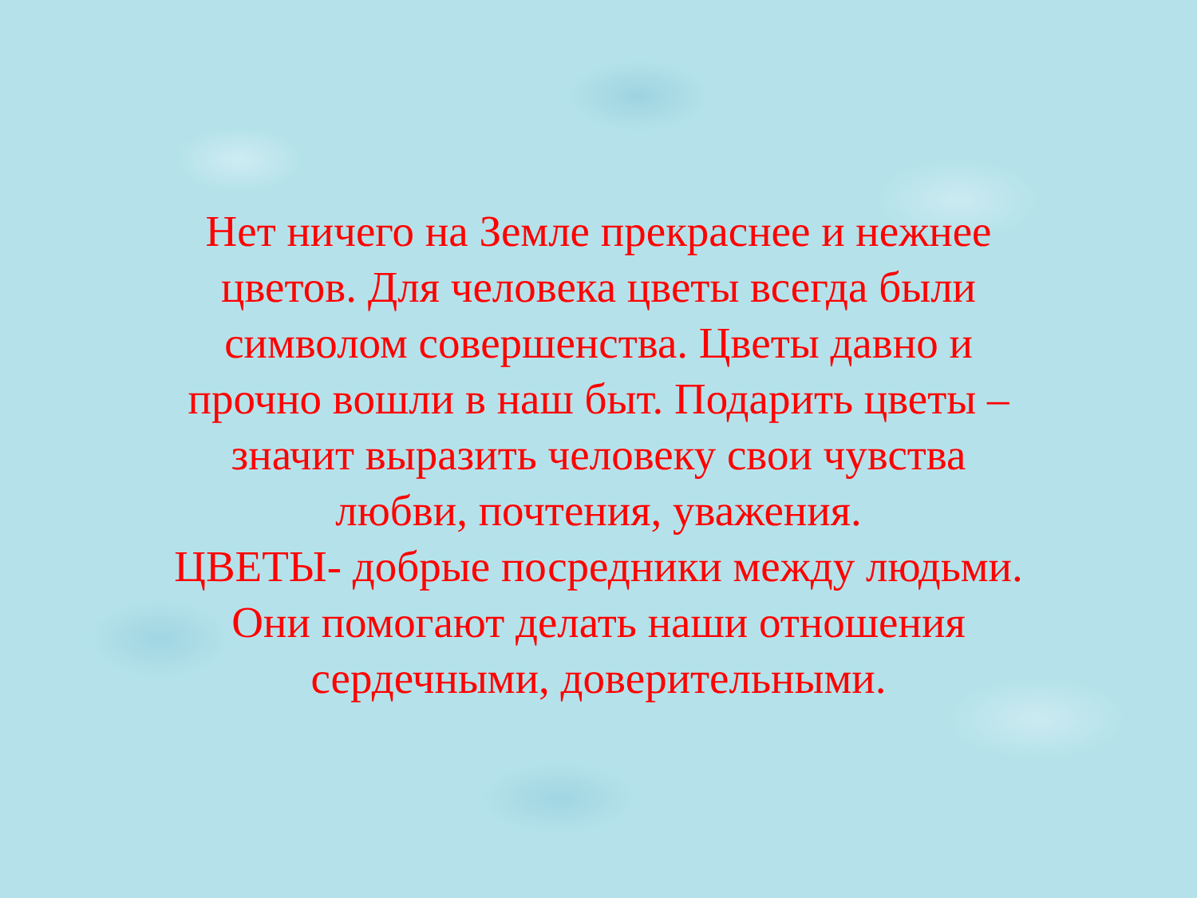Нет ничего на Земле прекраснее и нежнее цветов. Для человека цветы всегда были символом совершенства. Цветы давно и прочно вошли в наш быт. Подарить цветы – значит выразить человеку свои чувства любви, почтения, уважения.
ЦВЕТЫ- добрые посредники между людьми. Они помогают делать наши отношения сердечными, доверительными.